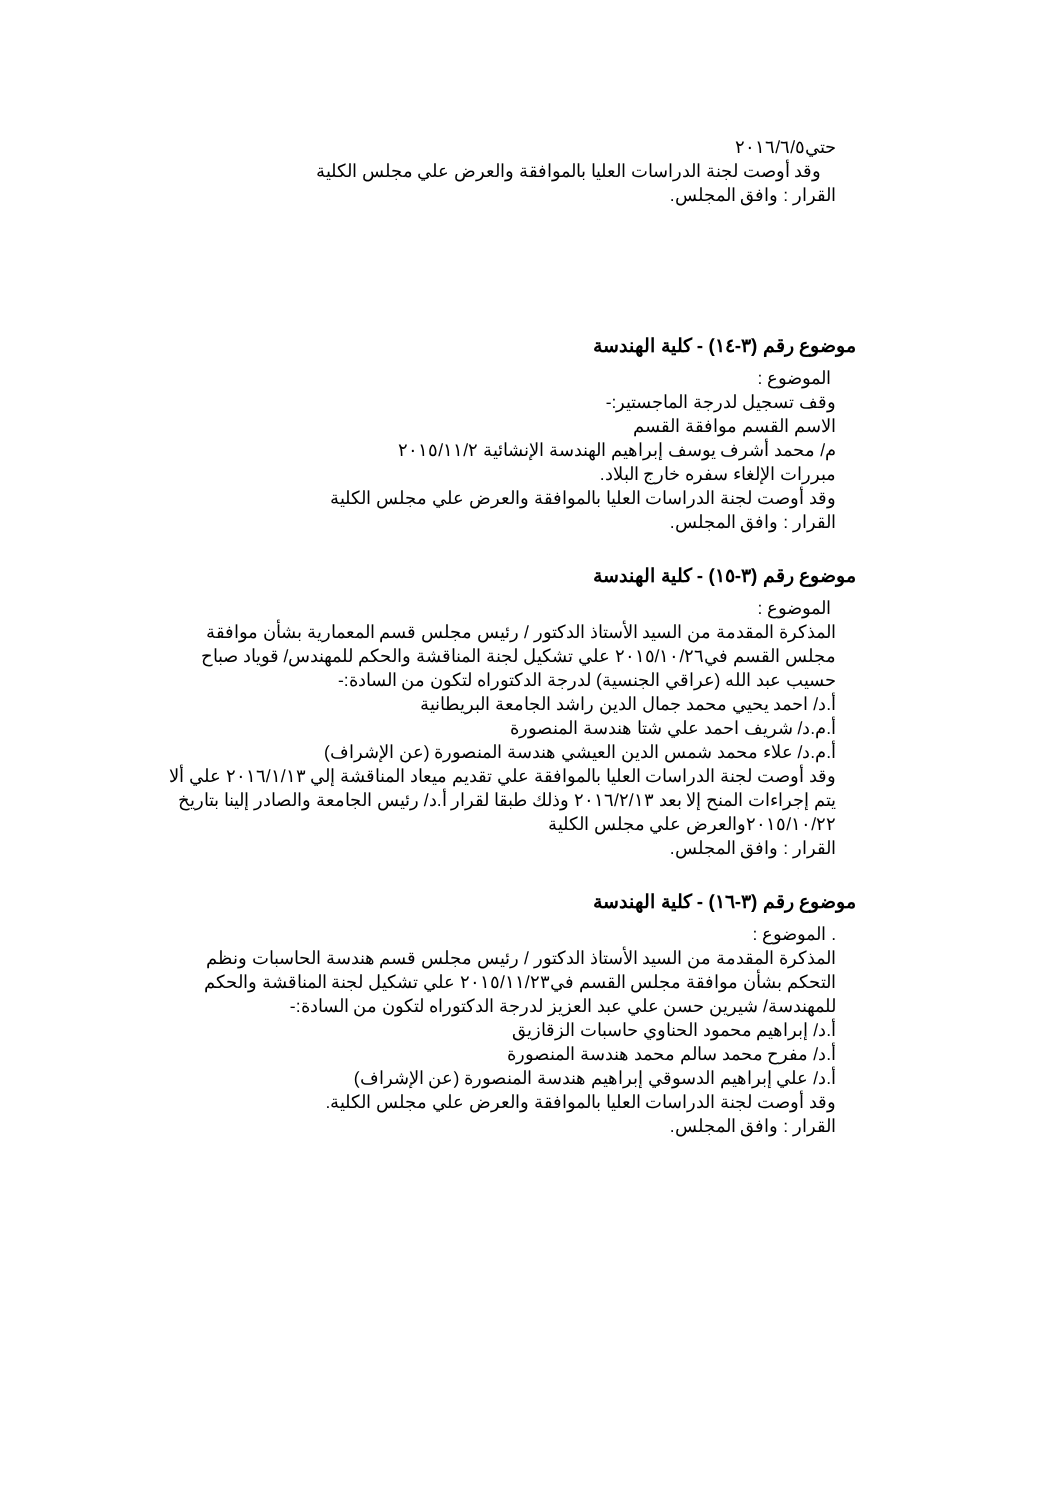حتي٢٠١٦/٦/٥
وقد أوصت لجنة الدراسات العليا بالموافقة والعرض علي مجلس الكلية
القرار : وافق المجلس.
موضوع رقم (٣-١٤) - كلية الهندسة
الموضوع :
وقف تسجيل لدرجة الماجستير:-
الاسم القسم موافقة القسم
م/ محمد أشرف يوسف إبراهيم الهندسة الإنشائية ٢٠١٥/١١/٢
مبررات الإلغاء سفره خارج البلاد.
وقد أوصت لجنة الدراسات العليا بالموافقة والعرض علي مجلس الكلية
القرار : وافق المجلس.
موضوع رقم (٣-١٥) - كلية الهندسة
الموضوع :
المذكرة المقدمة من السيد الأستاذ الدكتور / رئيس مجلس قسم المعمارية بشأن موافقة مجلس القسم في٢٠١٥/١٠/٢٦ علي تشكيل لجنة المناقشة والحكم للمهندس/ قوياد صباح حسيب عبد الله (عراقي الجنسية) لدرجة الدكتوراه لتكون من السادة:-
أ.د/ احمد يحيي محمد جمال الدين راشد الجامعة البريطانية
أ.م.د/ شريف احمد علي شتا هندسة المنصورة
أ.م.د/ علاء محمد شمس الدين العيشي هندسة المنصورة (عن الإشراف)
وقد أوصت لجنة الدراسات العليا بالموافقة علي تقديم ميعاد المناقشة إلي ٢٠١٦/١/١٣ علي ألا
يتم إجراءات المنح إلا بعد ٢٠١٦/٢/١٣ وذلك طبقا لقرار أ.د/ رئيس الجامعة والصادر إلينا بتاريخ ٢٠١٥/١٠/٢٢والعرض علي مجلس الكلية
القرار : وافق المجلس.
موضوع رقم (٣-١٦) - كلية الهندسة
. الموضوع :
المذكرة المقدمة من السيد الأستاذ الدكتور / رئيس مجلس قسم هندسة الحاسبات ونظم التحكم بشأن موافقة مجلس القسم في٢٠١٥/١١/٢٣ علي تشكيل لجنة المناقشة والحكم للمهندسة/ شيرين حسن علي عبد العزيز لدرجة الدكتوراه لتكون من السادة:-
أ.د/ إبراهيم محمود الحناوي حاسبات الزقازيق
أ.د/ مفرح محمد سالم محمد هندسة المنصورة
أ.د/ علي إبراهيم الدسوقي إبراهيم هندسة المنصورة (عن الإشراف)
وقد أوصت لجنة الدراسات العليا بالموافقة والعرض علي مجلس الكلية.
القرار : وافق المجلس.